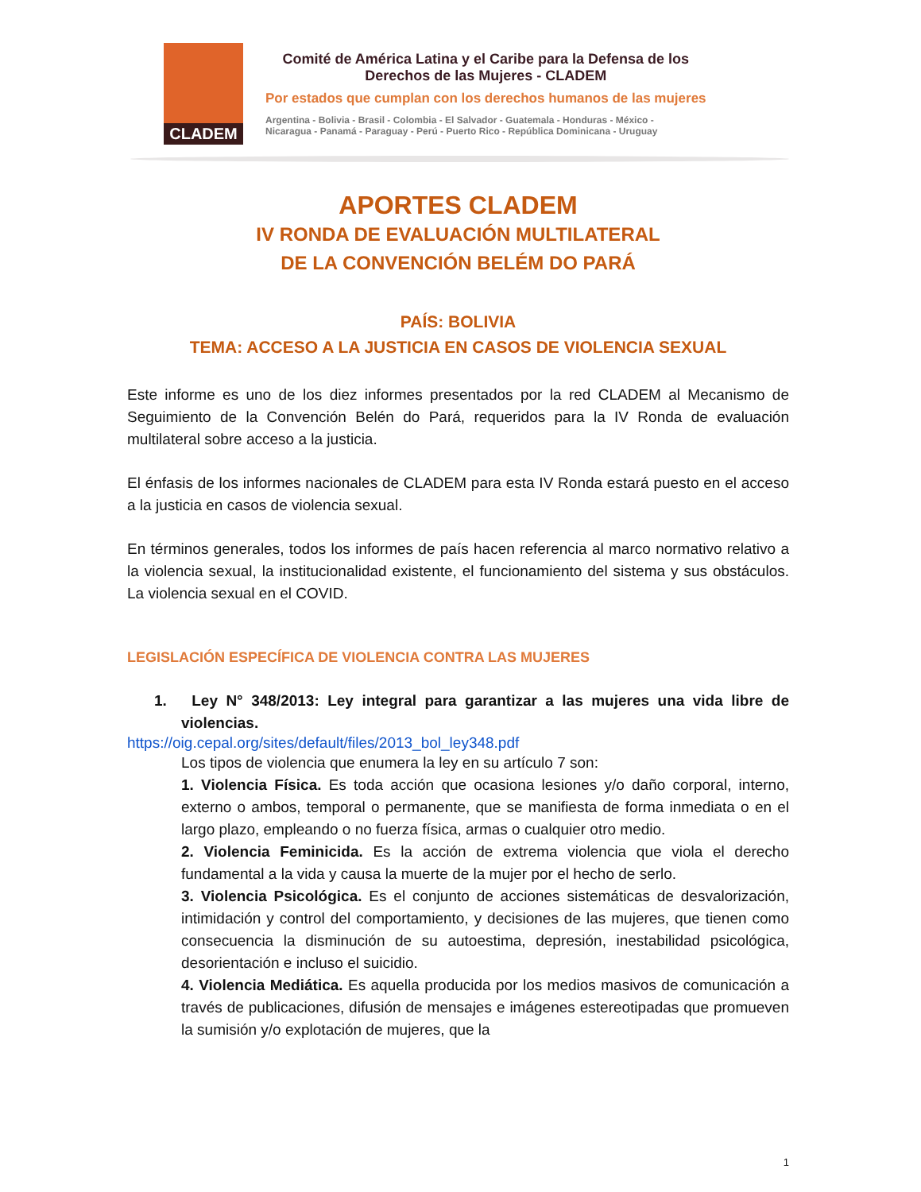CLADEM
Comité de América Latina y el Caribe para la Defensa de los
Derechos de las Mujeres - CLADEM
Por estados que cumplan con los derechos humanos de las mujeres
Argentina - Bolivia - Brasil - Colombia - El Salvador - Guatemala - Honduras - México -
Nicaragua - Panamá - Paraguay - Perú - Puerto Rico - República Dominicana - Uruguay
APORTES CLADEM
IV RONDA DE EVALUACIÓN MULTILATERAL
DE LA CONVENCIÓN BELÉM DO PARÁ
PAÍS: BOLIVIA
TEMA: ACCESO A LA JUSTICIA EN CASOS DE VIOLENCIA SEXUAL
Este informe es uno de los diez informes presentados por la red CLADEM al Mecanismo de Seguimiento de la Convención Belén do Pará, requeridos para la IV Ronda de evaluación multilateral sobre acceso a la justicia.
El énfasis de los informes nacionales de CLADEM para esta IV Ronda estará puesto en el acceso a la justicia en casos de violencia sexual.
En términos generales, todos los informes de país hacen referencia al marco normativo relativo a la violencia sexual, la institucionalidad existente, el funcionamiento del sistema y sus obstáculos. La violencia sexual en el COVID.
LEGISLACIÓN ESPECÍFICA DE VIOLENCIA CONTRA LAS MUJERES
1. Ley N° 348/2013: Ley integral para garantizar a las mujeres una vida libre de violencias.
https://oig.cepal.org/sites/default/files/2013_bol_ley348.pdf
Los tipos de violencia que enumera la ley en su artículo 7 son:
1. Violencia Física. Es toda acción que ocasiona lesiones y/o daño corporal, interno, externo o ambos, temporal o permanente, que se manifiesta de forma inmediata o en el largo plazo, empleando o no fuerza física, armas o cualquier otro medio.
2. Violencia Feminicida. Es la acción de extrema violencia que viola el derecho fundamental a la vida y causa la muerte de la mujer por el hecho de serlo.
3. Violencia Psicológica. Es el conjunto de acciones sistemáticas de desvalorización, intimidación y control del comportamiento, y decisiones de las mujeres, que tienen como consecuencia la disminución de su autoestima, depresión, inestabilidad psicológica, desorientación e incluso el suicidio.
4. Violencia Mediática. Es aquella producida por los medios masivos de comunicación a través de publicaciones, difusión de mensajes e imágenes estereotipadas que promueven la sumisión y/o explotación de mujeres, que la
1